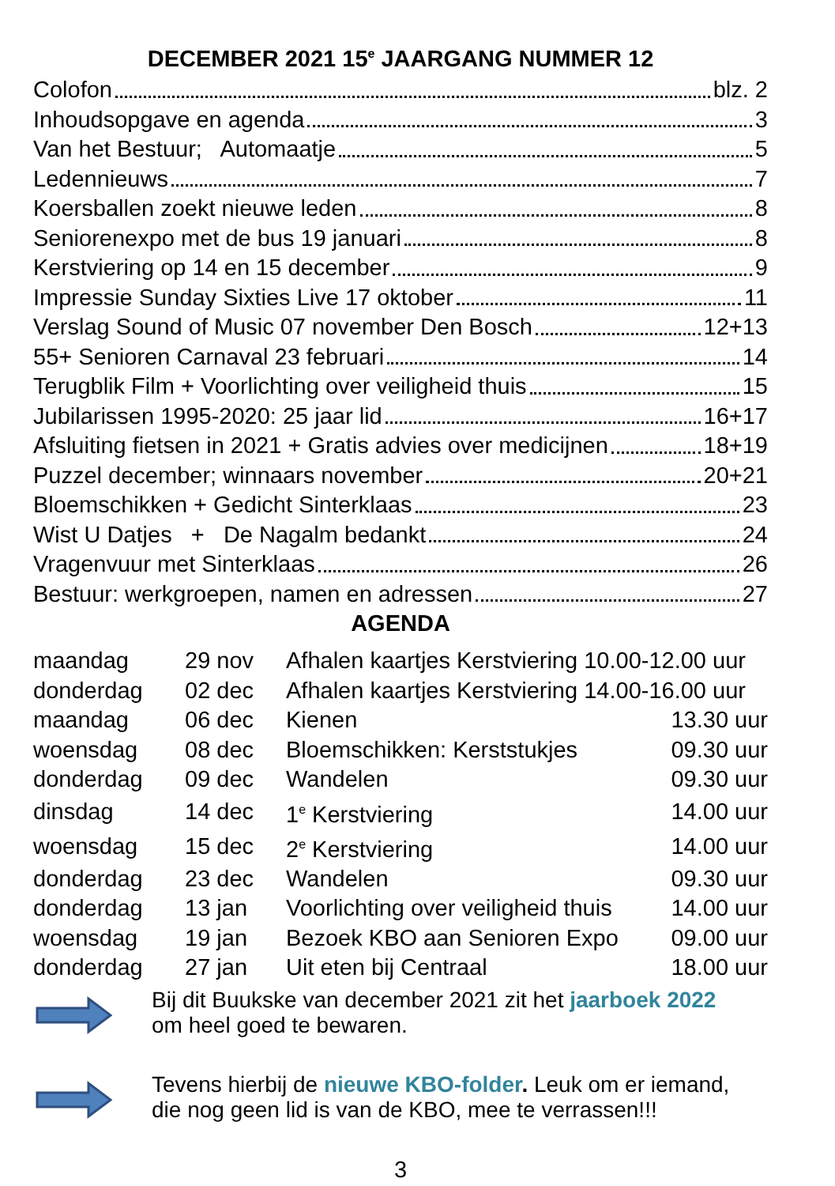DECEMBER 2021 15<sup>e</sup> JAARGANG NUMMER 12
Colofon blz. 2
Inhoudsopgave en agenda 3
Van het Bestuur; Automaatje 5
Ledennieuws 7
Koersballen zoekt nieuwe leden 8
Seniorenexpo met de bus 19 januari 8
Kerstviering op 14 en 15 december 9
Impressie Sunday Sixties Live 17 oktober 11
Verslag Sound of Music 07 november Den Bosch 12+13
55+ Senioren Carnaval 23 februari 14
Terugblik Film + Voorlichting over veiligheid thuis 15
Jubilarissen 1995-2020: 25 jaar lid 16+17
Afsluiting fietsen in 2021 + Gratis advies over medicijnen 18+19
Puzzel december; winnaars november 20+21
Bloemschikken + Gedicht Sinterklaas 23
Wist U Datjes + De Nagalm bedankt 24
Vragenvuur met Sinterklaas 26
Bestuur: werkgroepen, namen en adressen 27
AGENDA
| maandag | 29 nov | Afhalen kaartjes Kerstviering 10.00-12.00 uur | |
| donderdag | 02 dec | Afhalen kaartjes Kerstviering 14.00-16.00 uur | |
| maandag | 06 dec | Kienen | 13.30 uur |
| woensdag | 08 dec | Bloemschikken: Kerststukjes | 09.30 uur |
| donderdag | 09 dec | Wandelen | 09.30 uur |
| dinsdag | 14 dec | 1<sup>e</sup> Kerstviering | 14.00 uur |
| woensdag | 15 dec | 2<sup>e</sup> Kerstviering | 14.00 uur |
| donderdag | 23 dec | Wandelen | 09.30 uur |
| donderdag | 13 jan | Voorlichting over veiligheid thuis | 14.00 uur |
| woensdag | 19 jan | Bezoek KBO aan Senioren Expo | 09.00 uur |
| donderdag | 27 jan | Uit eten bij Centraal | 18.00 uur |
Bij dit Buukske van december 2021 zit het jaarboek 2022
om heel goed te bewaren.
Tevens hierbij de nieuwe KBO-folder. Leuk om er iemand,
die nog geen lid is van de KBO, mee te verrassen!!!
3